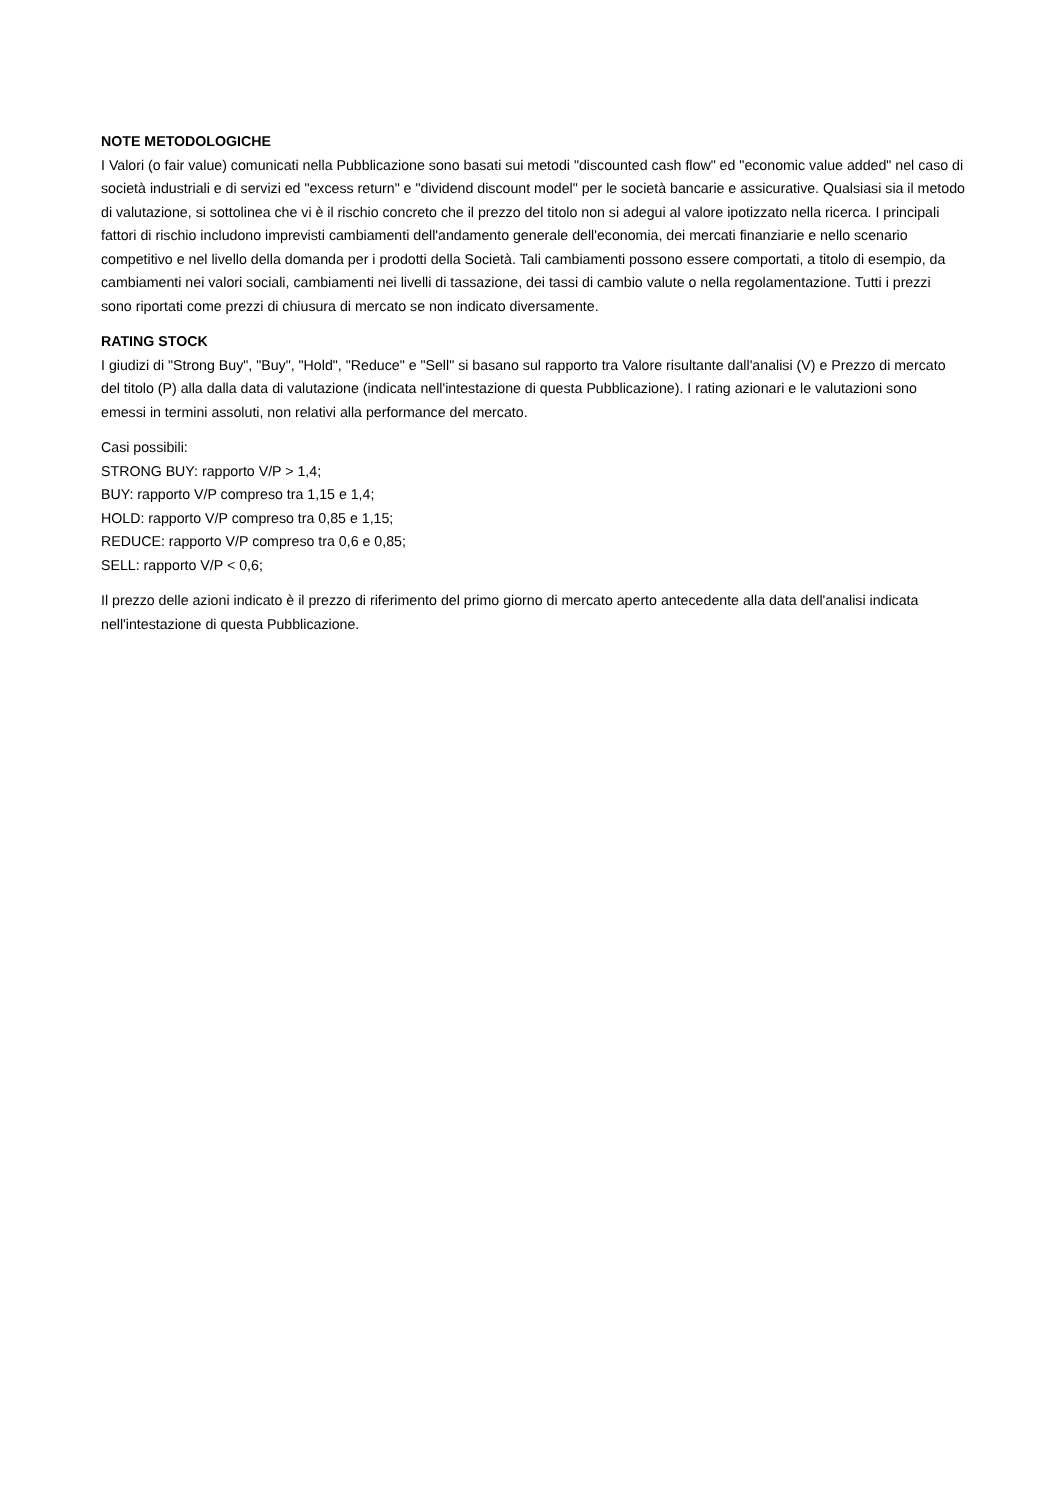NOTE METODOLOGICHE
I Valori (o fair value) comunicati nella Pubblicazione sono basati sui metodi "discounted cash flow" ed "economic value added" nel caso di società industriali e di servizi ed "excess return" e "dividend discount model" per le società bancarie e assicurative. Qualsiasi sia il metodo di valutazione, si sottolinea che vi è il rischio concreto che il prezzo del titolo non si adegui al valore ipotizzato nella ricerca. I principali fattori di rischio includono imprevisti cambiamenti dell'andamento generale dell'economia, dei mercati finanziarie e nello scenario competitivo e nel livello della domanda per i prodotti della Società. Tali cambiamenti possono essere comportati, a titolo di esempio, da cambiamenti nei valori sociali, cambiamenti nei livelli di tassazione, dei tassi di cambio valute o nella regolamentazione. Tutti i prezzi sono riportati come prezzi di chiusura di mercato se non indicato diversamente.
RATING STOCK
I giudizi di "Strong Buy", "Buy", "Hold", "Reduce" e "Sell" si basano sul rapporto tra Valore risultante dall'analisi (V) e Prezzo di mercato del titolo (P) alla dalla data di valutazione (indicata nell'intestazione di questa Pubblicazione). I rating azionari e le valutazioni sono emessi in termini assoluti, non relativi alla performance del mercato.
Casi possibili:
STRONG BUY: rapporto V/P > 1,4;
BUY: rapporto V/P compreso tra 1,15 e 1,4;
HOLD: rapporto V/P compreso tra 0,85 e 1,15;
REDUCE: rapporto V/P compreso tra 0,6 e 0,85;
SELL: rapporto V/P < 0,6;
Il prezzo delle azioni indicato è il prezzo di riferimento del primo giorno di mercato aperto antecedente alla data dell'analisi indicata nell'intestazione di questa Pubblicazione.